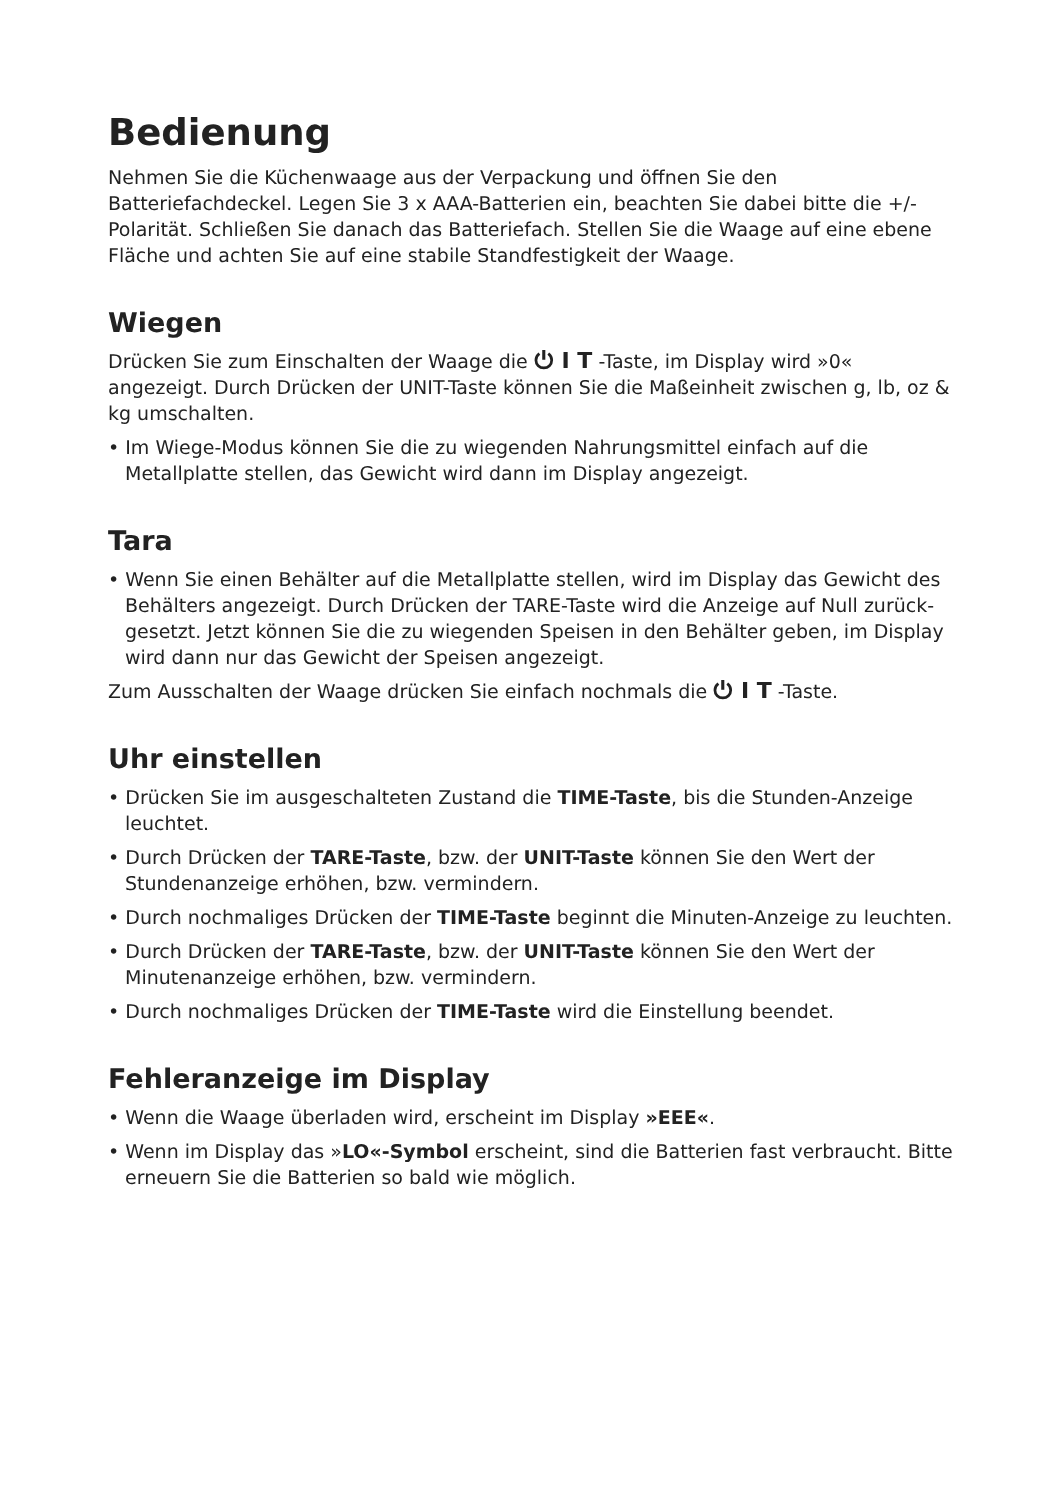Bedienung
Nehmen Sie die Küchenwaage aus der Verpackung und öffnen Sie den Batteriefachdeckel. Legen Sie 3 x AAA-Batterien ein, beachten Sie dabei bitte die +/- Polarität. Schließen Sie danach das Batteriefach. Stellen Sie die Waage auf eine ebene Fläche und achten Sie auf eine stabile Standfestigkeit der Waage.
Wiegen
Drücken Sie zum Einschalten der Waage die ⏻ I T -Taste, im Display wird »0« angezeigt. Durch Drücken der UNIT-Taste können Sie die Maßeinheit zwischen g, lb, oz & kg umschalten.
• Im Wiege-Modus können Sie die zu wiegenden Nahrungsmittel einfach auf die Metallplatte stellen, das Gewicht wird dann im Display angezeigt.
Tara
• Wenn Sie einen Behälter auf die Metallplatte stellen, wird im Display das Gewicht des Behälters angezeigt. Durch Drücken der TARE-Taste wird die Anzeige auf Null zurück-gesetzt. Jetzt können Sie die zu wiegenden Speisen in den Behälter geben, im Display wird dann nur das Gewicht der Speisen angezeigt.
Zum Ausschalten der Waage drücken Sie einfach nochmals die ⏻ I T -Taste.
Uhr einstellen
• Drücken Sie im ausgeschalteten Zustand die TIME-Taste, bis die Stunden-Anzeige leuchtet.
• Durch Drücken der TARE-Taste, bzw. der UNIT-Taste können Sie den Wert der Stundenanzeige erhöhen, bzw. vermindern.
• Durch nochmaliges Drücken der TIME-Taste beginnt die Minuten-Anzeige zu leuchten.
• Durch Drücken der TARE-Taste, bzw. der UNIT-Taste können Sie den Wert der Minutenanzeige erhöhen, bzw. vermindern.
• Durch nochmaliges Drücken der TIME-Taste wird die Einstellung beendet.
Fehleranzeige im Display
• Wenn die Waage überladen wird, erscheint im Display »EEE«.
• Wenn im Display das »LO«-Symbol erscheint, sind die Batterien fast verbraucht. Bitte erneuern Sie die Batterien so bald wie möglich.